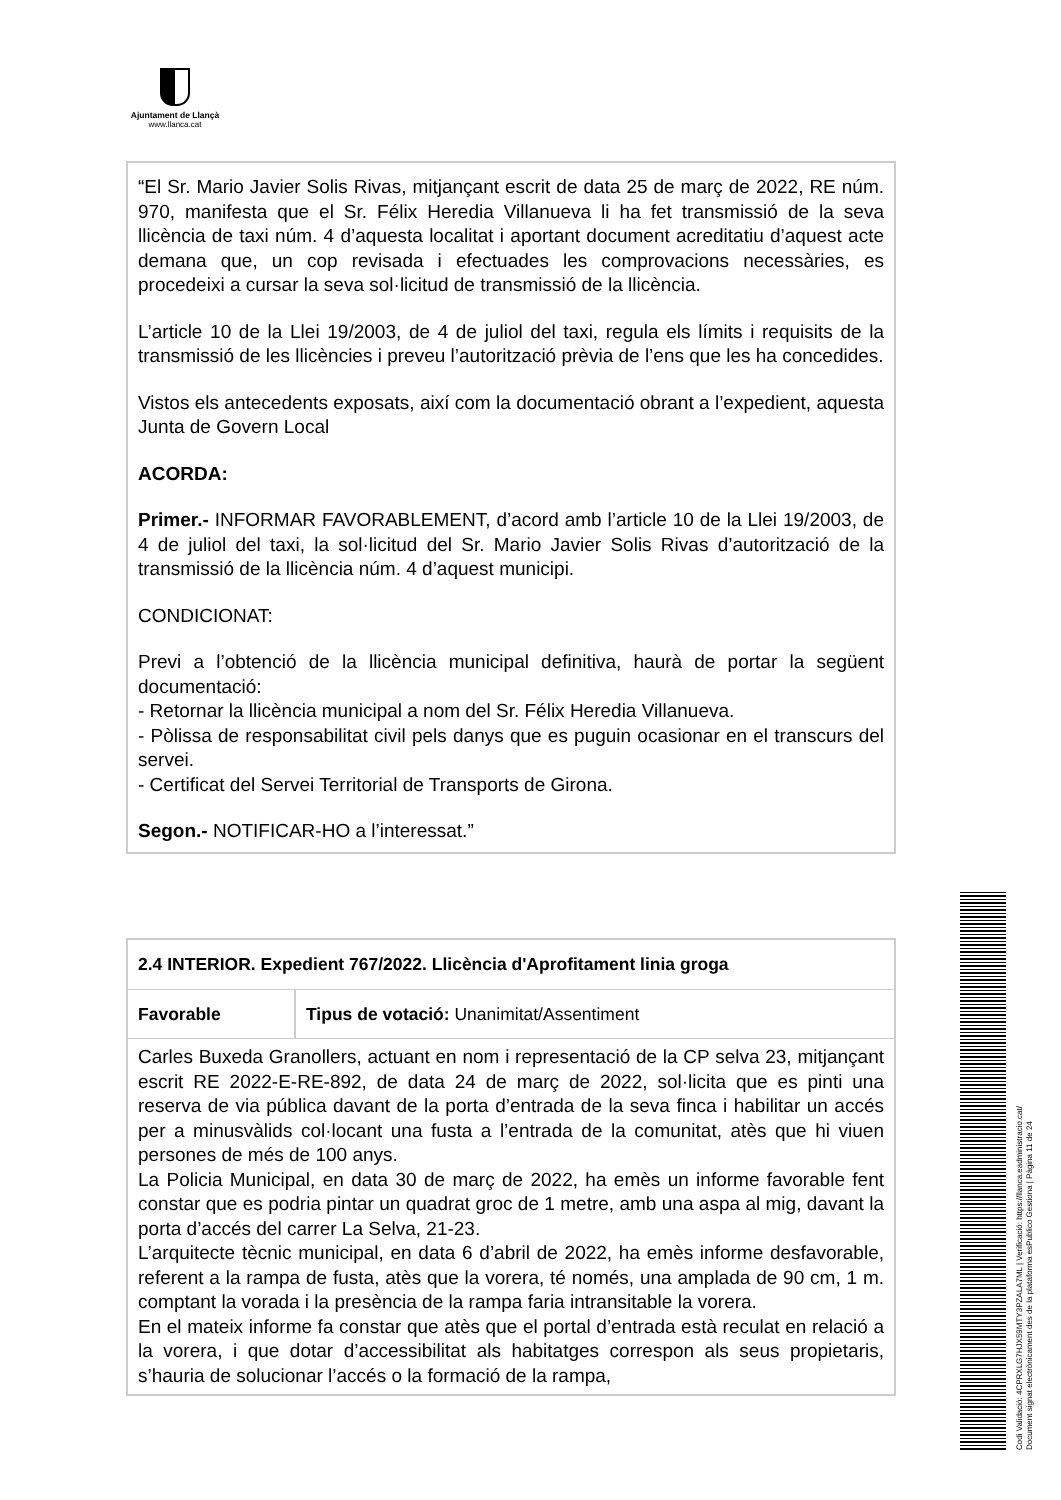Ajuntament de Llançà
www.llanca.cat
“El Sr. Mario Javier Solis Rivas, mitjançant escrit de data 25 de març de 2022, RE núm. 970, manifesta que el Sr. Félix Heredia Villanueva li ha fet transmissió de la seva llicència de taxi núm. 4 d’aquesta localitat i aportant document acreditatiu d’aquest acte demana que, un cop revisada i efectuades les comprovacions necessàries, es procedeixi a cursar la seva sol·licitud de transmissió de la llicència.
L’article 10 de la Llei 19/2003, de 4 de juliol del taxi, regula els límits i requisits de la transmissió de les llicències i preveu l’autorització prèvia de l’ens que les ha concedides.
Vistos els antecedents exposats, així com la documentació obrant a l’expedient, aquesta Junta de Govern Local
ACORDA:
Primer.- INFORMAR FAVORABLEMENT, d’acord amb l’article 10 de la Llei 19/2003, de 4 de juliol del taxi, la sol·licitud del Sr. Mario Javier Solis Rivas d’autorització de la transmissió de la llicència núm. 4 d’aquest municipi.
CONDICIONAT:
Previ a l’obtenció de la llicència municipal definitiva, haurà de portar la següent documentació:
- Retornar la llicència municipal a nom del Sr. Félix Heredia Villanueva.
- Pòlissa de responsabilitat civil pels danys que es puguin ocasionar en el transcurs del servei.
- Certificat del Servei Territorial de Transports de Girona.
Segon.- NOTIFICAR-HO a l’interessat.”
| 2.4 INTERIOR. Expedient 767/2022. Llicència d'Aprofitament linia groga | |
| Favorable | Tipus de votació: Unanimitat/Assentiment |
Carles Buxeda Granollers, actuant en nom i representació de la CP selva 23, mitjançant escrit RE 2022-E-RE-892, de data 24 de març de 2022, sol·licita que es pinti una reserva de via pública davant de la porta d’entrada de la seva finca i habilitar un accés per a minusvàlids col·locant una fusta a l’entrada de la comunitat, atès que hi viuen persones de més de 100 anys.
La Policia Municipal, en data 30 de març de 2022, ha emès un informe favorable fent constar que es podria pintar un quadrat groc de 1 metre, amb una aspa al mig, davant la porta d’accés del carrer La Selva, 21-23.
L’arquitecte tècnic municipal, en data 6 d’abril de 2022, ha emès informe desfavorable, referent a la rampa de fusta, atès que la vorera, té només, una amplada de 90 cm, 1 m. comptant la vorada i la presència de la rampa faria intransitable la vorera.
En el mateix informe fa constar que atès que el portal d’entrada està reculat en relació a la vorera, i que dotar d’accessibilitat als habitatges correspon als seus propietaris, s’hauria de solucionar l’accés o la formació de la rampa,
Codi Validació: 4CPRXLG7HJX59MTY3PZALA7ML | Verificació: https://llanca.eadministracio.cat/
Document signat electrònicament des de la plataforma esPublico Gestiona | Pàgina 11 de 24